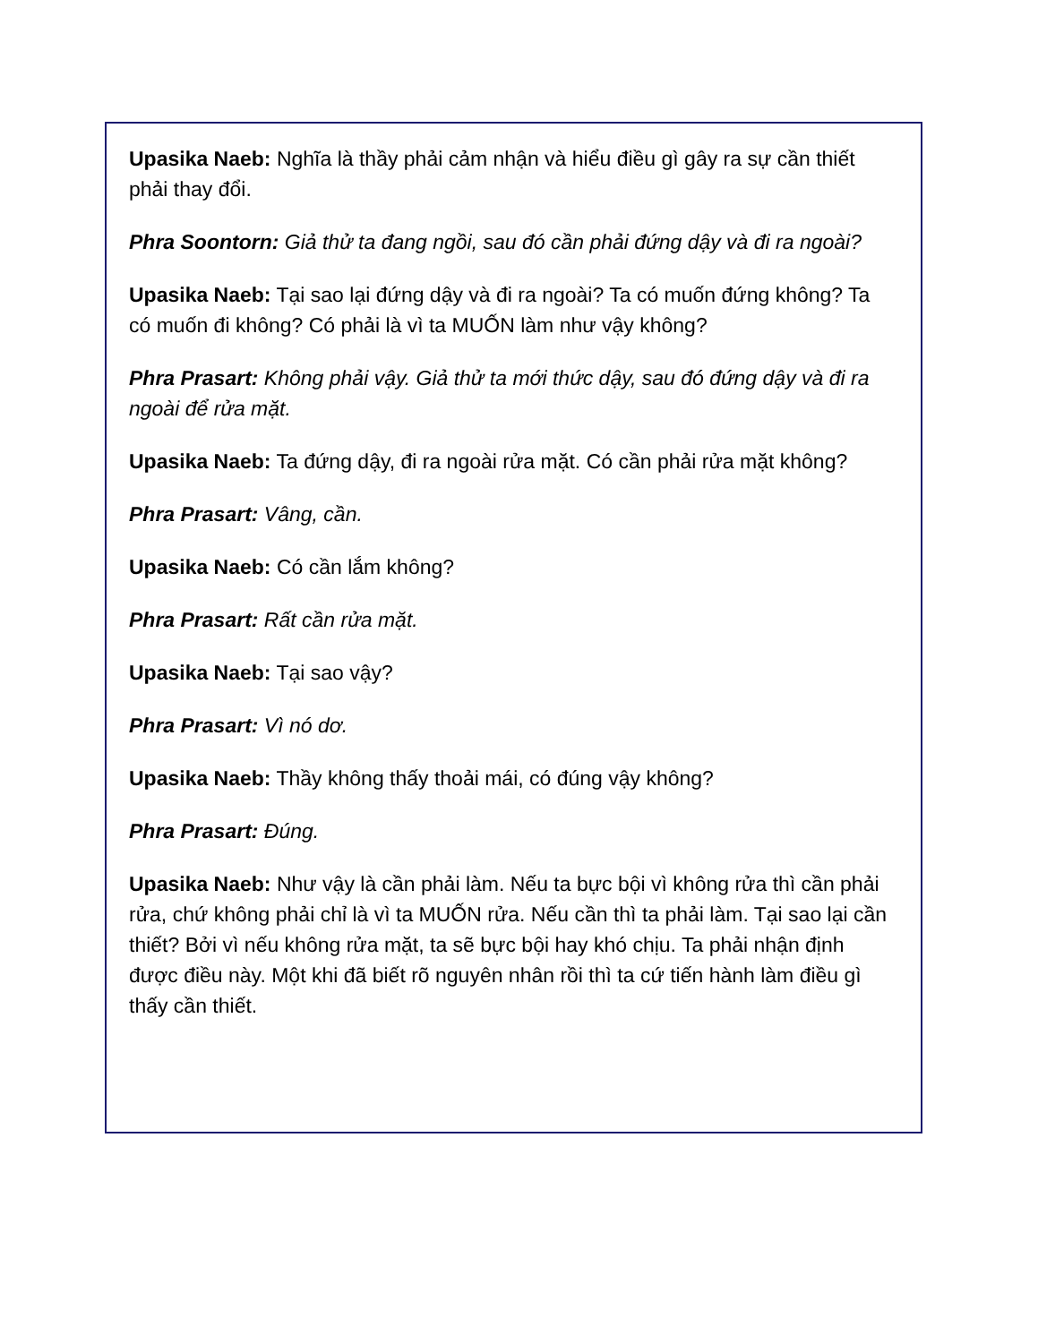Upasika Naeb: Nghĩa là thầy phải cảm nhận và hiểu điều gì gây ra sự cần thiết phải thay đổi.
Phra Soontorn: Giả thử ta đang ngồi, sau đó cần phải đứng dậy và đi ra ngoài?
Upasika Naeb: Tại sao lại đứng dậy và đi ra ngoài? Ta có muốn đứng không? Ta có muốn đi không? Có phải là vì ta MUỐN làm như vậy không?
Phra Prasart: Không phải vậy. Giả thử ta mới thức dậy, sau đó đứng dậy và đi ra ngoài để rửa mặt.
Upasika Naeb: Ta đứng dậy, đi ra ngoài rửa mặt. Có cần phải rửa mặt không?
Phra Prasart: Vâng, cần.
Upasika Naeb: Có cần lắm không?
Phra Prasart: Rất cần rửa mặt.
Upasika Naeb: Tại sao vậy?
Phra Prasart: Vì nó dơ.
Upasika Naeb: Thầy không thấy thoải mái, có đúng vậy không?
Phra Prasart: Đúng.
Upasika Naeb: Như vậy là cần phải làm. Nếu ta bực bội vì không rửa thì cần phải rửa, chứ không phải chỉ là vì ta MUỐN rửa. Nếu cần thì ta phải làm. Tại sao lại cần thiết? Bởi vì nếu không rửa mặt, ta sẽ bực bội hay khó chịu. Ta phải nhận định được điều này. Một khi đã biết rõ nguyên nhân rồi thì ta cứ tiến hành làm điều gì thấy cần thiết.